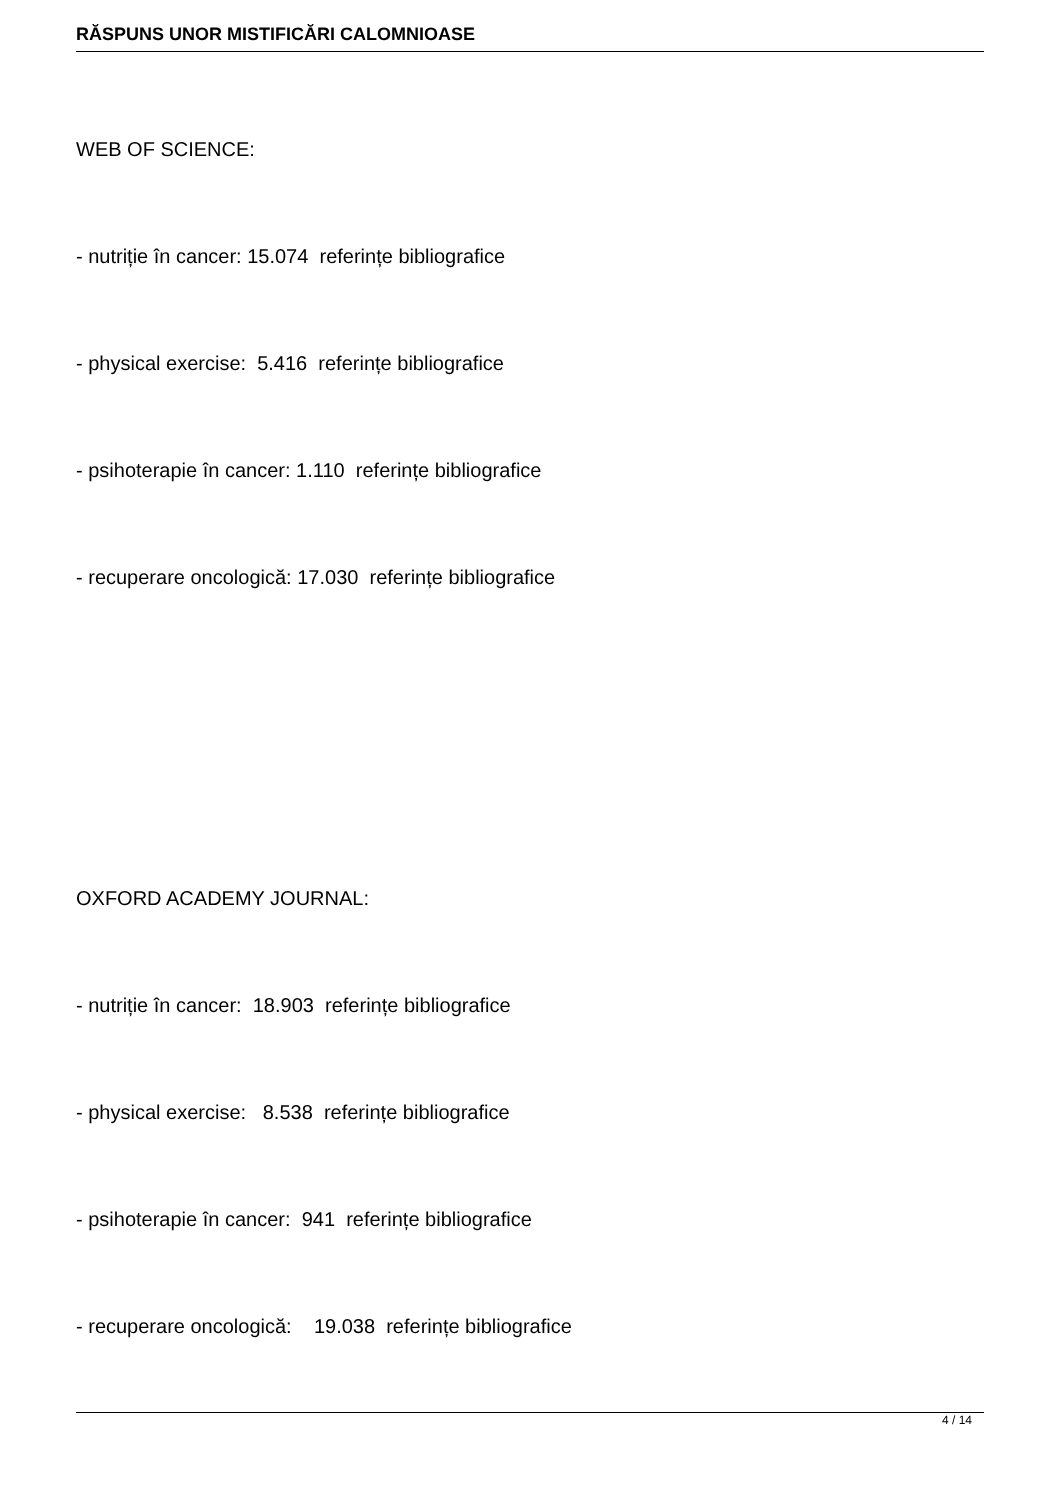RĂSPUNS UNOR MISTIFICĂRI CALOMNIOASE
WEB OF SCIENCE:
- nutriție în cancer: 15.074 referințe bibliografice
- physical exercise: 5.416 referințe bibliografice
- psihoterapie în cancer: 1.110 referințe bibliografice
- recuperare oncologică: 17.030 referințe bibliografice
OXFORD ACADEMY JOURNAL:
- nutriție în cancer: 18.903 referințe bibliografice
- physical exercise: 8.538 referințe bibliografice
- psihoterapie în cancer: 941 referințe bibliografice
- recuperare oncologică: 19.038 referințe bibliografice
4 / 14